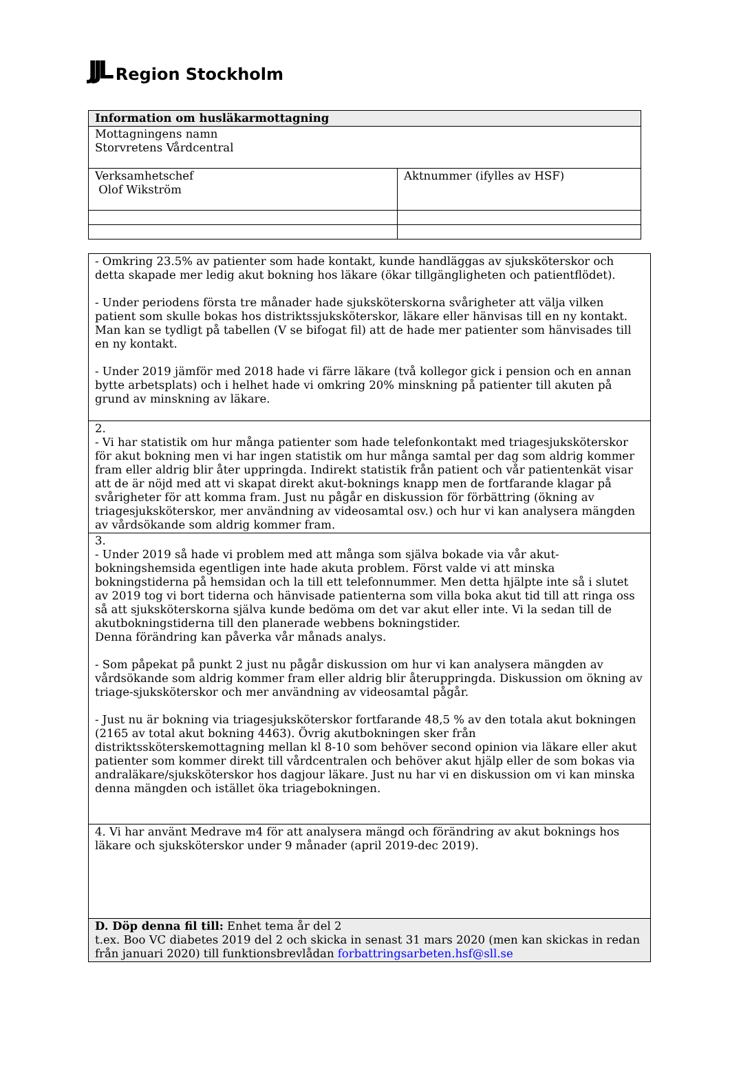JJL Region Stockholm
| Information om husläkarmottagning | |
| --- | --- |
| Mottagningens namn Storvretens Vårdcentral | |
| Verksamhetschef Olof Wikström | Aktnummer (ifylles av HSF) |
| - Omkring 23.5% av patienter som hade kontakt, kunde handläggas av sjuksköterskor och detta skapade mer ledig akut bokning hos läkare (ökar tillgängligheten och patientflödet). - Under periodens första tre månader hade sjuksköterskorna svårigheter att välja vilken patient som skulle bokas hos distriktssjuksköterskor, läkare eller hänvisas till en ny kontakt. Man kan se tydligt på tabellen (V se bifogat fil) att de hade mer patienter som hänvisades till en ny kontakt. - Under 2019 jämför med 2018 hade vi färre läkare (två kollegor gick i pension och en annan bytte arbetsplats) och i helhet hade vi omkring 20% minskning på patienter till akuten på grund av minskning av läkare. |
| 2. - Vi har statistik om hur många patienter som hade telefonkontakt med triagesjuksköterskor för akut bokning men vi har ingen statistik om hur många samtal per dag som aldrig kommer fram eller aldrig blir åter uppringda. Indirekt statistik från patient och vår patientenkät visar att de är nöjd med att vi skapat direkt akut-boknings knapp men de fortfarande klagar på svårigheter för att komma fram. Just nu pågår en diskussion för förbättring (ökning av triagesjuksköterskor, mer användning av videosamtal osv.) och hur vi kan analysera mängden av vårdsökande som aldrig kommer fram. |
| 3. - Under 2019 så hade vi problem med att många som själva bokade via vår akut-bokningshemsida egentligen inte hade akuta problem. Först valde vi att minska bokningstiderna på hemsidan och la till ett telefonnummer. Men detta hjälpte inte så i slutet av 2019 tog vi bort tiderna och hänvisade patienterna som villa boka akut tid till att ringa oss så att sjuksköterskorna själva kunde bedöma om det var akut eller inte. Vi la sedan till de akutbokningstiderna till den planerade webbens bokningstider. Denna förändring kan påverka vår månads analys. - Som påpekat på punkt 2 just nu pågår diskussion om hur vi kan analysera mängden av vårdsökande som aldrig kommer fram eller aldrig blir återuppringda. Diskussion om ökning av triage-sjuksköterskor och mer användning av videosamtal pågår. - Just nu är bokning via triagesjuksköterskor fortfarande 48,5 % av den totala akut bokningen (2165 av total akut bokning 4463). Övrig akutbokningen sker från distriktssköterskemottagning mellan kl 8-10 som behöver second opinion via läkare eller akut patienter som kommer direkt till vårdcentralen och behöver akut hjälp eller de som bokas via andraläkare/sjuksköterskor hos dagjour läkare. Just nu har vi en diskussion om vi kan minska denna mängden och istället öka triagebokningen. |
| 4. Vi har använt Medrave m4 för att analysera mängd och förändring av akut boknings hos läkare och sjuksköterskor under 9 månader (april 2019-dec 2019). |
| D. Döp denna fil till: Enhet tema år del 2 t.ex. Boo VC diabetes 2019 del 2 och skicka in senast 31 mars 2020 (men kan skickas in redan från januari 2020) till funktionsbrevlådan forbattringsarbeten.hsf@sll.se |